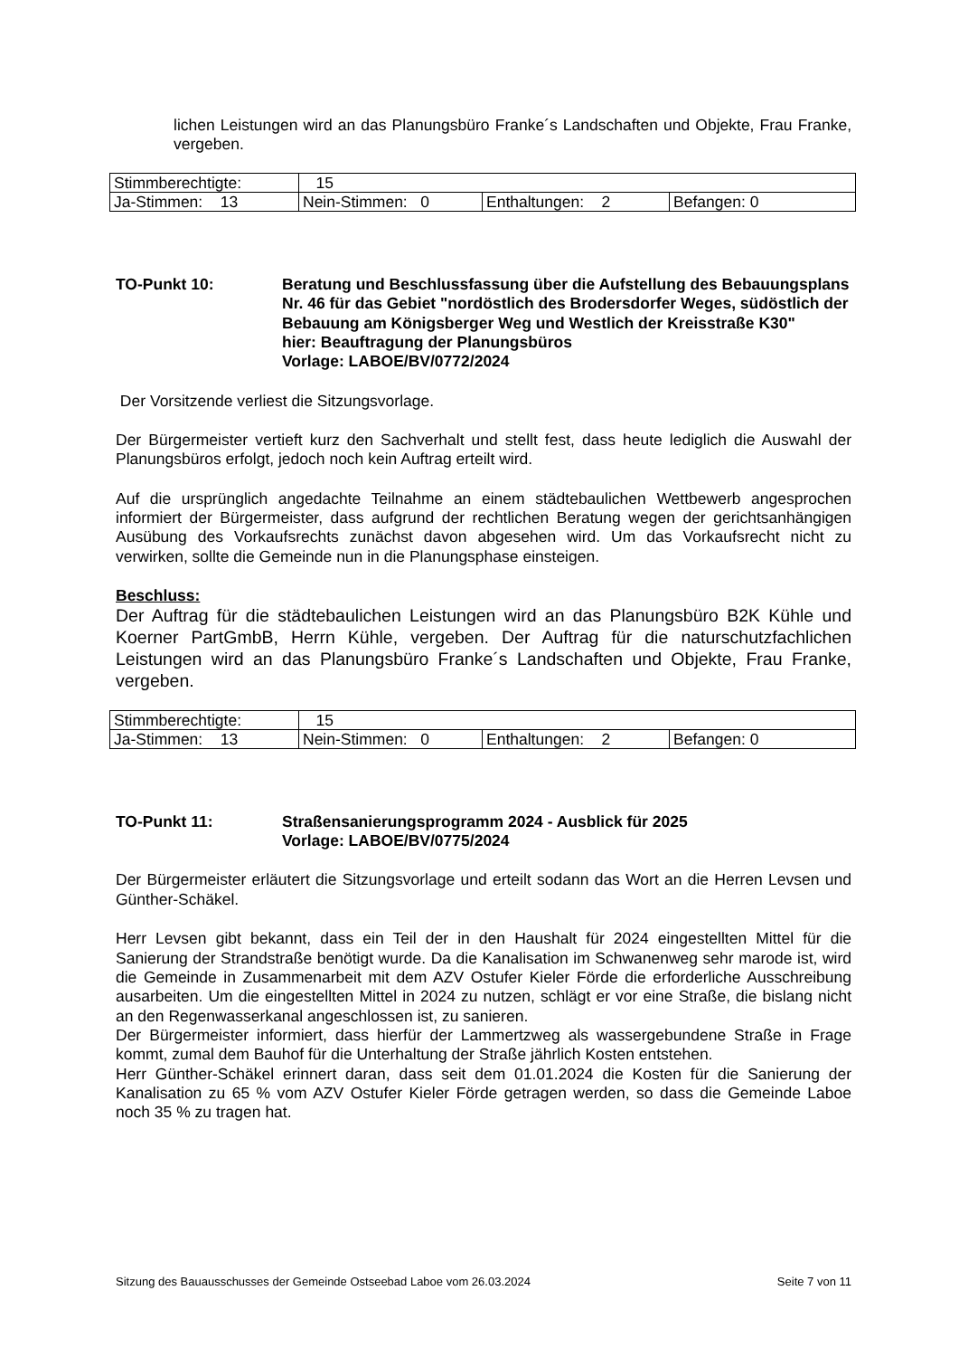lichen Leistungen wird an das Planungsbüro Franke´s Landschaften und Objekte, Frau Franke, vergeben.
| Stimmberechtigte: | 15 | | |
| Ja-Stimmen: 13 | Nein-Stimmen: 0 | Enthaltungen: 2 | Befangen: 0 |
TO-Punkt 10: Beratung und Beschlussfassung über die Aufstellung des Bebauungsplans Nr. 46 für das Gebiet "nordöstlich des Brodersdorfer Weges, südöstlich der Bebauung am Königsberger Weg und Westlich der Kreisstraße K30"
hier: Beauftragung der Planungsbüros
Vorlage: LABOE/BV/0772/2024
Der Vorsitzende verliest die Sitzungsvorlage.
Der Bürgermeister vertieft kurz den Sachverhalt und stellt fest, dass heute lediglich die Auswahl der Planungsbüros erfolgt, jedoch noch kein Auftrag erteilt wird.
Auf die ursprünglich angedachte Teilnahme an einem städtebaulichen Wettbewerb angesprochen informiert der Bürgermeister, dass aufgrund der rechtlichen Beratung wegen der gerichtsanhängigen Ausübung des Vorkaufsrechts zunächst davon abgesehen wird. Um das Vorkaufsrecht nicht zu verwirken, sollte die Gemeinde nun in die Planungsphase einsteigen.
Beschluss:
Der Auftrag für die städtebaulichen Leistungen wird an das Planungsbüro B2K Kühle und Koerner PartGmbB, Herrn Kühle, vergeben. Der Auftrag für die naturschutzfachlichen Leistungen wird an das Planungsbüro Franke´s Landschaften und Objekte, Frau Franke, vergeben.
| Stimmberechtigte: | 15 | | |
| Ja-Stimmen: 13 | Nein-Stimmen: 0 | Enthaltungen: 2 | Befangen: 0 |
TO-Punkt 11: Straßensanierungsprogramm 2024 - Ausblick für 2025
Vorlage: LABOE/BV/0775/2024
Der Bürgermeister erläutert die Sitzungsvorlage und erteilt sodann das Wort an die Herren Levsen und Günther-Schäkel.
Herr Levsen gibt bekannt, dass ein Teil der in den Haushalt für 2024 eingestellten Mittel für die Sanierung der Strandstraße benötigt wurde. Da die Kanalisation im Schwanenweg sehr marode ist, wird die Gemeinde in Zusammenarbeit mit dem AZV Ostufer Kieler Förde die erforderliche Ausschreibung ausarbeiten. Um die eingestellten Mittel in 2024 zu nutzen, schlägt er vor eine Straße, die bislang nicht an den Regenwasserkanal angeschlossen ist, zu sanieren.
Der Bürgermeister informiert, dass hierfür der Lammertzweg als wassergebundene Straße in Frage kommt, zumal dem Bauhof für die Unterhaltung der Straße jährlich Kosten entstehen.
Herr Günther-Schäkel erinnert daran, dass seit dem 01.01.2024 die Kosten für die Sanierung der Kanalisation zu 65 % vom AZV Ostufer Kieler Förde getragen werden, so dass die Gemeinde Laboe noch 35 % zu tragen hat.
Sitzung des Bauausschusses der Gemeinde Ostseebad Laboe vom 26.03.2024 Seite 7 von 11